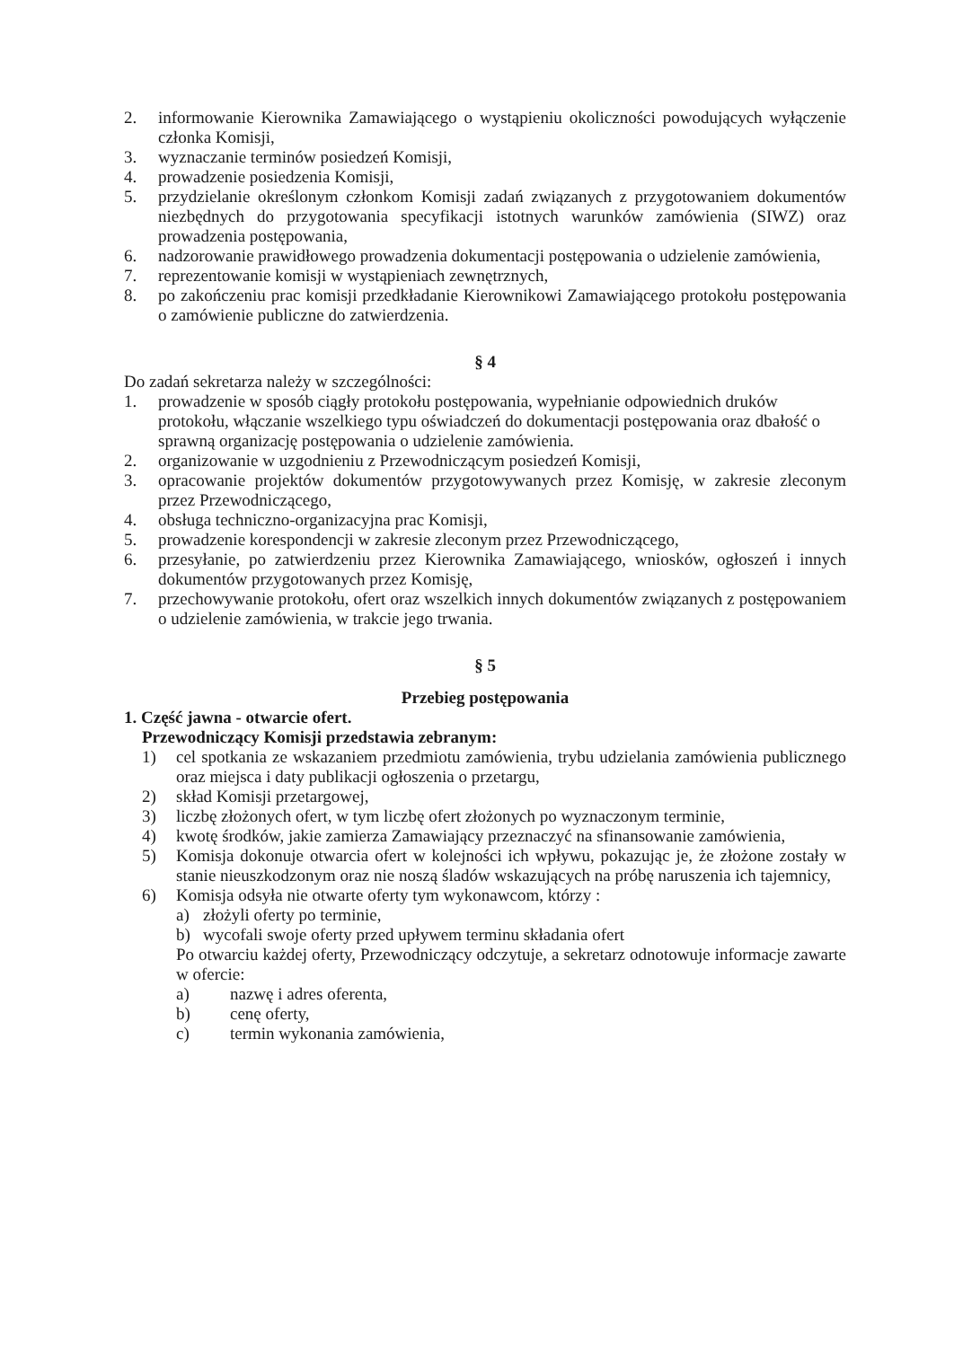2. informowanie Kierownika Zamawiającego o wystąpieniu okoliczności powodujących wyłączenie członka Komisji,
3. wyznaczanie terminów posiedzeń Komisji,
4. prowadzenie posiedzenia Komisji,
5. przydzielanie określonym członkom Komisji zadań związanych z przygotowaniem dokumentów niezbędnych do przygotowania specyfikacji istotnych warunków zamówienia (SIWZ) oraz prowadzenia postępowania,
6. nadzorowanie prawidłowego prowadzenia dokumentacji postępowania o udzielenie zamówienia,
7. reprezentowanie komisji w wystąpieniach zewnętrznych,
8. po zakończeniu prac komisji przedkładanie Kierownikowi Zamawiającego protokołu postępowania o zamówienie publiczne do zatwierdzenia.
§ 4
Do zadań sekretarza należy w szczególności:
1. prowadzenie w sposób ciągły protokołu postępowania, wypełnianie odpowiednich druków protokołu, włączanie wszelkiego typu oświadczeń do dokumentacji postępowania oraz dbałość o sprawną organizację postępowania o udzielenie zamówienia.
2. organizowanie w uzgodnieniu z Przewodniczącym posiedzeń Komisji,
3. opracowanie projektów dokumentów przygotowywanych przez Komisję, w zakresie zleconym przez Przewodniczącego,
4. obsługa techniczno-organizacyjna prac Komisji,
5. prowadzenie korespondencji w zakresie zleconym przez Przewodniczącego,
6. przesyłanie, po zatwierdzeniu przez Kierownika Zamawiającego, wniosków, ogłoszeń i innych dokumentów przygotowanych przez Komisję,
7. przechowywanie protokołu, ofert oraz wszelkich innych dokumentów związanych z postępowaniem o udzielenie zamówienia, w trakcie jego trwania.
§ 5
Przebieg postępowania
1. Część jawna - otwarcie ofert.
Przewodniczący Komisji przedstawia zebranym:
1) cel spotkania ze wskazaniem przedmiotu zamówienia, trybu udzielania zamówienia publicznego oraz miejsca i daty publikacji ogłoszenia o przetargu,
2) skład Komisji przetargowej,
3) liczbę złożonych ofert, w tym liczbę ofert złożonych po wyznaczonym terminie,
4) kwotę środków, jakie zamierza Zamawiający przeznaczyć na sfinansowanie zamówienia,
5) Komisja dokonuje otwarcia ofert w kolejności ich wpływu, pokazując je, że złożone zostały w stanie nieuszkodzonym oraz nie noszą śladów wskazujących na próbę naruszenia ich tajemnicy,
6) Komisja odsyła nie otwarte oferty tym wykonawcom, którzy :
a) złożyli oferty po terminie,
b) wycofali swoje oferty przed upływem terminu składania ofert
Po otwarciu każdej oferty, Przewodniczący odczytuje, a sekretarz odnotowuje informacje zawarte w ofercie:
a) nazwę i adres oferenta,
b) cenę oferty,
c) termin wykonania zamówienia,